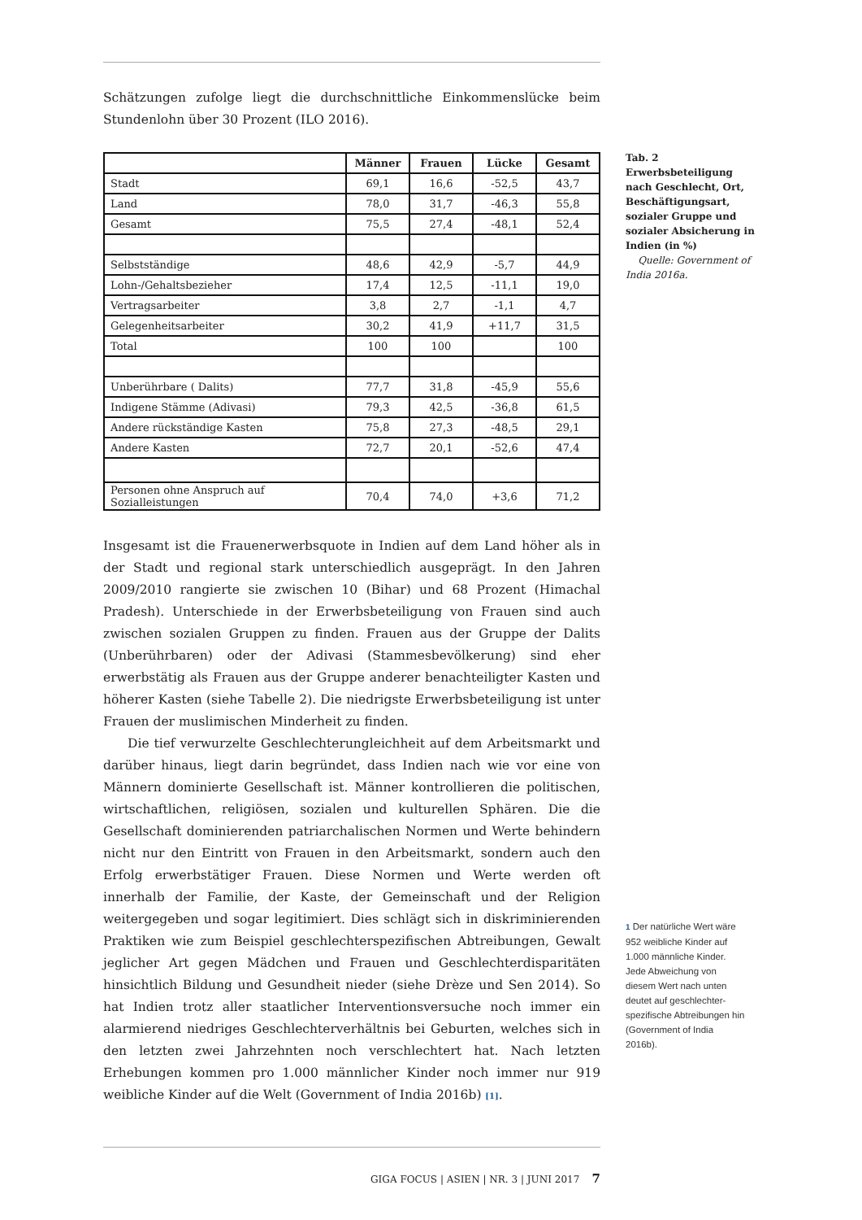Schätzungen zufolge liegt die durchschnittliche Einkommenslücke beim Stunden­lohn über 30 Prozent (ILO 2016).
| | Männer | Frauen | Lücke | Gesamt |
| --- | --- | --- | --- | --- |
| Stadt | 69,1 | 16,6 | -52,5 | 43,7 |
| Land | 78,0 | 31,7 | -46,3 | 55,8 |
| Gesamt | 75,5 | 27,4 | -48,1 | 52,4 |
| Selbstständige | 48,6 | 42,9 | -5,7 | 44,9 |
| Lohn-/Gehaltsbezieher | 17,4 | 12,5 | -11,1 | 19,0 |
| Vertragsarbeiter | 3,8 | 2,7 | -1,1 | 4,7 |
| Gelegenheitsarbeiter | 30,2 | 41,9 | +11,7 | 31,5 |
| Total | 100 | 100 | | 100 |
| Unberührbare ( Dalits) | 77,7 | 31,8 | -45,9 | 55,6 |
| Indigene Stämme (Adivasi) | 79,3 | 42,5 | -36,8 | 61,5 |
| Andere rückständige Kasten | 75,8 | 27,3 | -48,5 | 29,1 |
| Andere Kasten | 72,7 | 20,1 | -52,6 | 47,4 |
| Personen ohne Anspruch auf Sozialleistungen | 70,4 | 74,0 | +3,6 | 71,2 |
Insgesamt ist die Frauenerwerbsquote in Indien auf dem Land höher als in der Stadt und regional stark unterschiedlich ausgeprägt. In den Jahren 2009/2010 ran­gierte sie zwischen 10 (Bihar) und 68 Prozent (Himachal Pradesh). Unterschiede in der Erwerbsbeteiligung von Frauen sind auch zwischen sozialen Gruppen zu finden. Frauen aus der Gruppe der Dalits (Unberührbaren) oder der Adivasi (Stammesbe­völkerung) sind eher erwerbstätig als Frauen aus der Gruppe anderer benachteilig­ter Kasten und höherer Kasten (siehe Tabelle 2). Die niedrigste Erwerbsbeteiligung ist unter Frauen der muslimischen Minderheit zu finden.
Die tief verwurzelte Geschlechterungleichheit auf dem Arbeitsmarkt und da­rüber hinaus, liegt darin begründet, dass Indien nach wie vor eine von Männern dominierte Gesellschaft ist. Männer kontrollieren die politischen, wirtschaftlichen, religiösen, sozialen und kulturellen Sphären. Die die Gesellschaft dominierenden patriarchalischen Normen und Werte behindern nicht nur den Eintritt von Frauen in den Arbeitsmarkt, sondern auch den Erfolg erwerbstätiger Frauen. Diese Nor­men und Werte werden oft innerhalb der Familie, der Kaste, der Gemeinschaft und der Religion weitergegeben und sogar legitimiert. Dies schlägt sich in diskriminie­renden Praktiken wie zum Beispiel geschlechterspezifischen Abtreibungen, Gewalt jeglicher Art gegen Mädchen und Frauen und Geschlechterdisparitäten hinsichtlich Bildung und Gesundheit nieder (siehe Drèze und Sen 2014). So hat Indien trotz aller staatlicher Interventionsversuche noch immer ein alarmierend niedriges Ge­schlechterverhältnis bei Geburten, welches sich in den letzten zwei Jahrzehnten noch verschlechtert hat. Nach letzten Erhebungen kommen pro 1.000 männlicher Kinder noch immer nur 919 weibliche Kinder auf die Welt (Government of India 2016b) [1].
Tab. 2
Erwerbsbeteiligung nach Geschlecht, Ort, Beschäftigungsart, sozialer Gruppe und sozialer Absicherung in Indien (in %)
Quelle: Government of India 2016a.
1 Der natürliche Wert wäre 952 weibliche Kinder auf 1.000 männliche Kin­der. Jede Abweichung von diesem Wert nach unten deutet auf geschlechter­spezifische Abtreibungen hin (Government of India 2016b).
GIGA FOCUS | ASIEN | NR. 3 | JUNI 2017 7